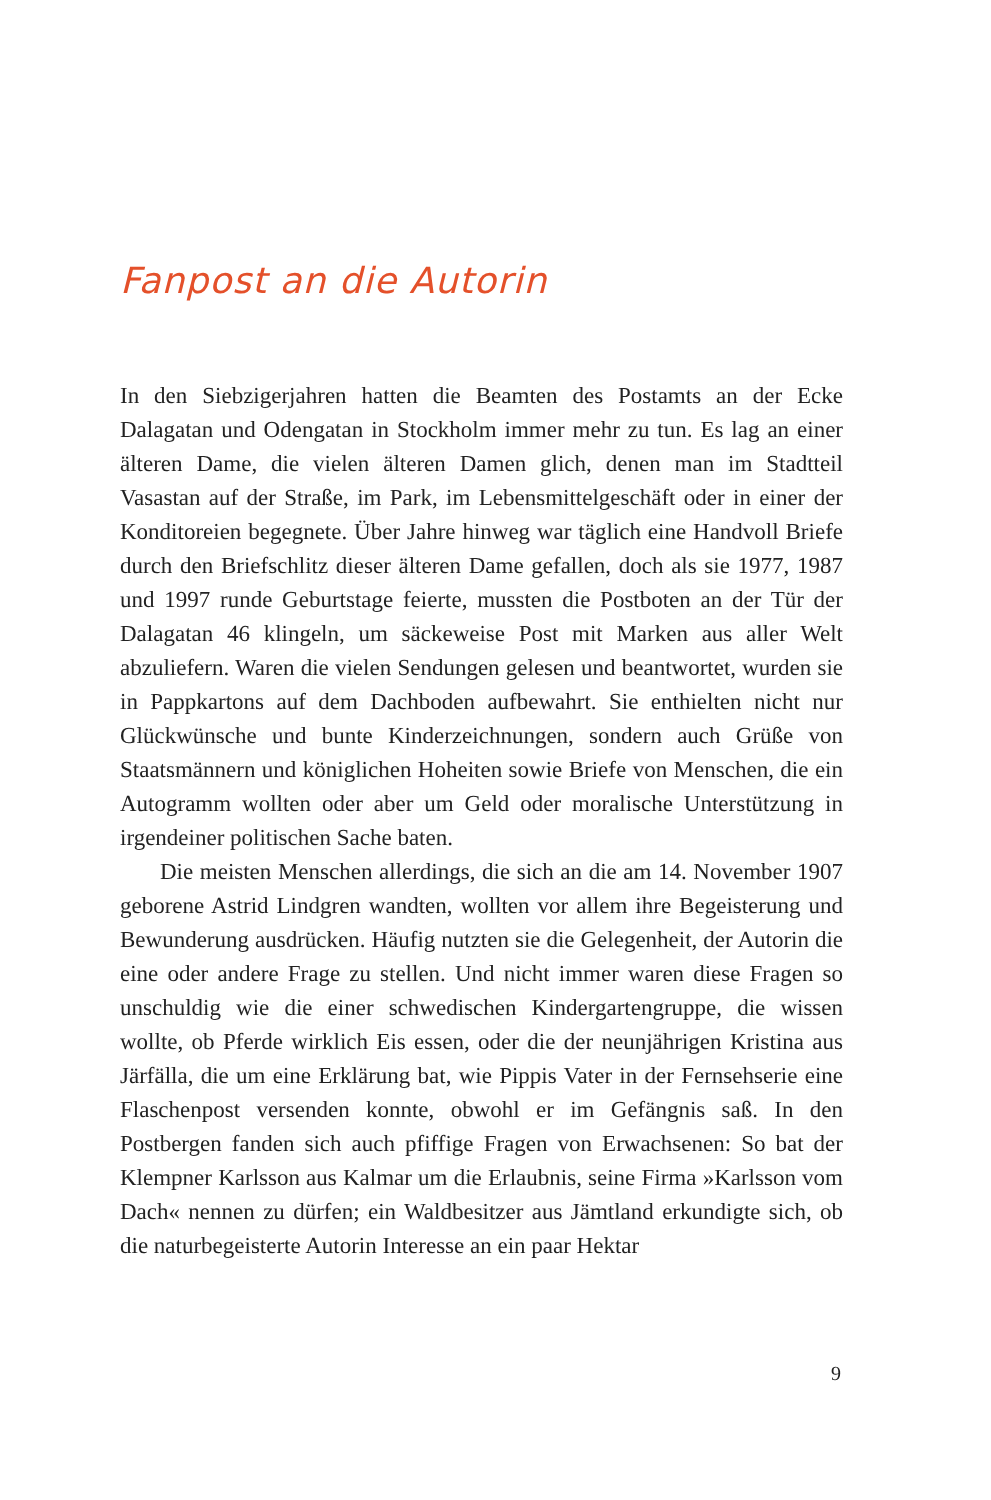Fanpost an die Autorin
In den Siebzigerjahren hatten die Beamten des Postamts an der Ecke Dalagatan und Odengatan in Stockholm immer mehr zu tun. Es lag an einer älteren Dame, die vielen älteren Damen glich, denen man im Stadtteil Vasastan auf der Straße, im Park, im Lebensmittelgeschäft oder in einer der Konditoreien begegnete. Über Jahre hinweg war täglich eine Handvoll Briefe durch den Briefschlitz dieser älteren Dame gefallen, doch als sie 1977, 1987 und 1997 runde Geburtstage feierte, mussten die Postboten an der Tür der Dalagatan 46 klingeln, um säckeweise Post mit Marken aus aller Welt abzuliefern. Waren die vielen Sendungen gelesen und beantwortet, wurden sie in Papp­kartons auf dem Dachboden aufbewahrt. Sie enthielten nicht nur Glückwünsche und bunte Kinderzeichnungen, sondern auch Grüße von Staatsmännern und königlichen Hoheiten sowie Briefe von Men­schen, die ein Autogramm wollten oder aber um Geld oder morali­sche Unterstützung in irgendeiner politischen Sache baten.
Die meisten Menschen allerdings, die sich an die am 14. Novem­ber 1907 geborene Astrid Lindgren wandten, wollten vor allem ihre Begeisterung und Bewunderung ausdrücken. Häufig nutzten sie die Gelegenheit, der Autorin die eine oder andere Frage zu stellen. Und nicht immer waren diese Fragen so unschuldig wie die einer schwe­dischen Kindergartengruppe, die wissen wollte, ob Pferde wirklich Eis essen, oder die der neunjährigen Kristina aus Järfälla, die um eine Erklärung bat, wie Pippis Vater in der Fernsehserie eine Flaschenpost versenden konnte, obwohl er im Gefängnis saß. In den Postbergen fanden sich auch pfiffige Fragen von Erwachsenen: So bat der Klemp­ner Karlsson aus Kalmar um die Erlaubnis, seine Firma »Karlsson vom Dach« nennen zu dürfen; ein Waldbesitzer aus Jämtland erkundigte sich, ob die naturbegeisterte Autorin Interesse an ein paar Hektar
9